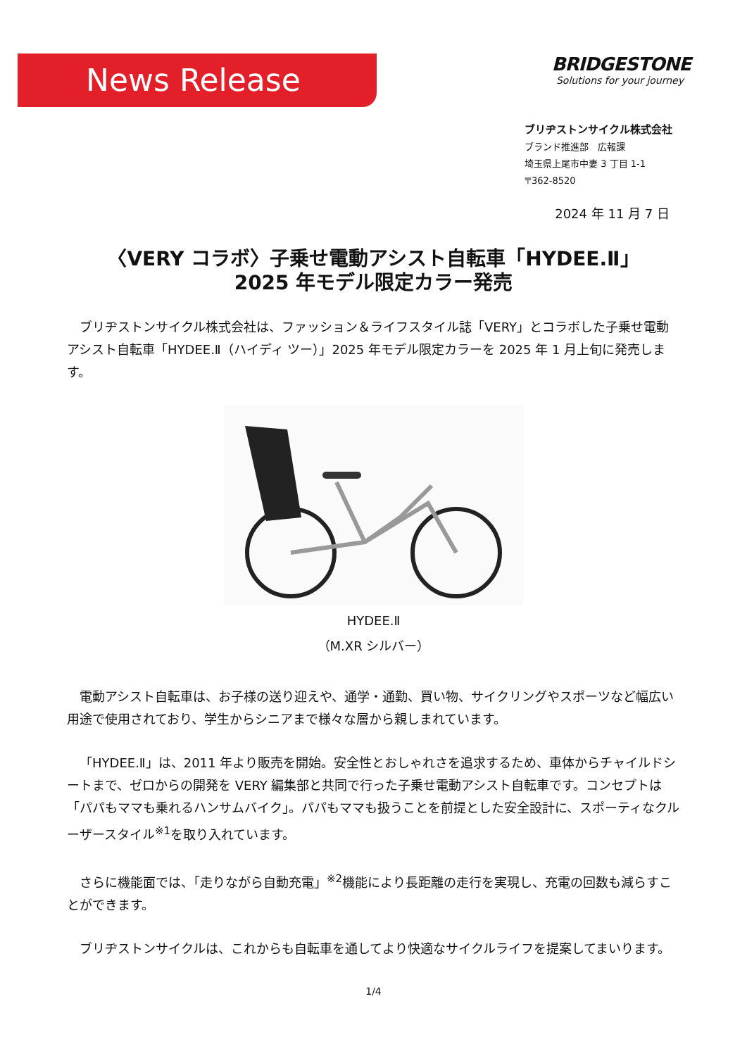News Release
BRIDGESTONE
Solutions for your journey
ブリヂストンサイクル株式会社
ブランド推進部　広報課
埼玉県上尾市中妻 3 丁目 1-1
〒362-8520
2024 年 11 月 7 日
〈VERY コラボ〉子乗せ電動アシスト自転車「HYDEE.Ⅱ」
2025 年モデル限定カラー発売
ブリヂストンサイクル株式会社は、ファッション＆ライフスタイル誌「VERY」とコラボした子乗せ電動アシスト自転車「HYDEE.Ⅱ（ハイディ ツー）」2025 年モデル限定カラーを 2025 年 1 月上旬に発売します。
HYDEE.Ⅱ
（M.XR シルバー）
電動アシスト自転車は、お子様の送り迎えや、通学・通勤、買い物、サイクリングやスポーツなど幅広い用途で使用されており、学生からシニアまで様々な層から親しまれています。
「HYDEE.Ⅱ」は、2011 年より販売を開始。安全性とおしゃれさを追求するため、車体からチャイルドシートまで、ゼロからの開発を VERY 編集部と共同で行った子乗せ電動アシスト自転車です。コンセプトは「パパもママも乗れるハンサムバイク」。パパもママも扱うことを前提とした安全設計に、スポーティなクルーザースタイル<sup>※1</sup>を取り入れています。
さらに機能面では、「走りながら自動充電」<sup>※2</sup>機能により長距離の走行を実現し、充電の回数も減らすことができます。
ブリヂストンサイクルは、これからも自転車を通してより快適なサイクルライフを提案してまいります。
1/4